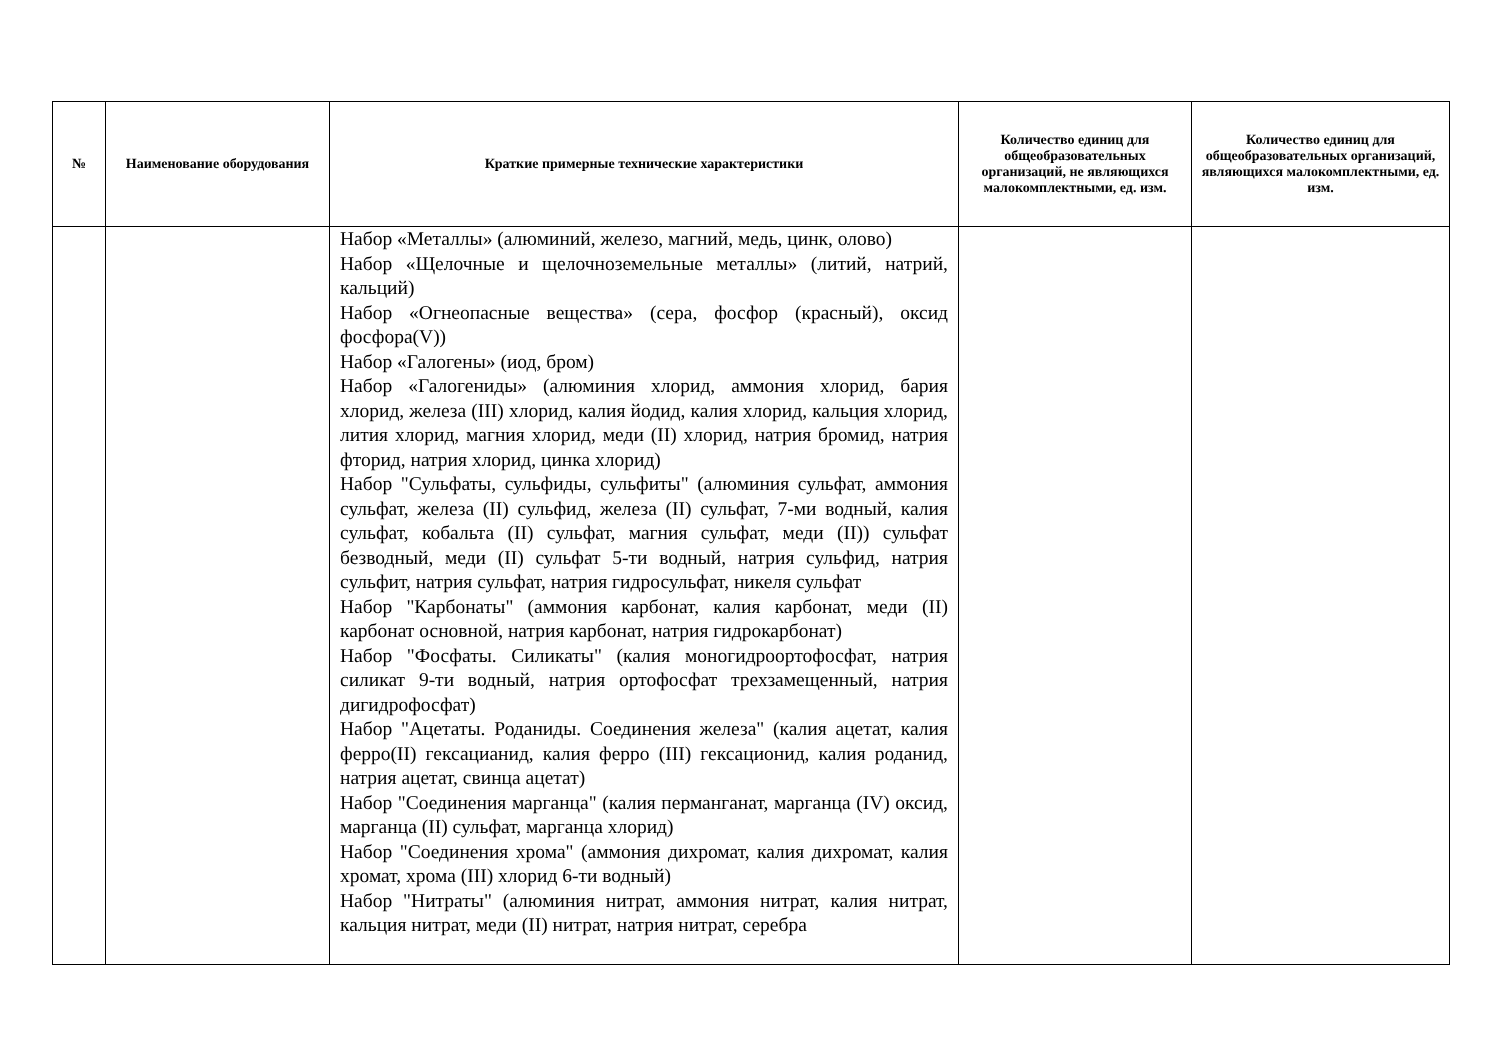| № | Наименование оборудования | Краткие примерные технические характеристики | Количество единиц для общеобразовательных организаций, не являющихся малокомплектными, ед. изм. | Количество единиц для общеобразовательных организаций, являющихся малокомплектными, ед. изм. |
| --- | --- | --- | --- | --- |
| | | Набор «Металлы» (алюминий, железо, магний, медь, цинк, олово) Набор «Щелочные и щелочноземельные металлы» (литий, натрий, кальций) Набор «Огнеопасные вещества» (сера, фосфор (красный), оксид фосфора(V)) Набор «Галогены» (иод, бром) Набор «Галогениды» (алюминия хлорид, аммония хлорид, бария хлорид, железа (III) хлорид, калия йодид, калия хлорид, кальция хлорид, лития хлорид, магния хлорид, меди (II) хлорид, натрия бромид, натрия фторид, натрия хлорид, цинка хлорид) Набор "Сульфаты, сульфиды, сульфиты" (алюминия сульфат, аммония сульфат, железа (II) сульфид, железа (II) сульфат, 7-ми водный, калия сульфат, кобальта (II) сульфат, магния сульфат, меди (II)) сульфат безводный, меди (II) сульфат 5-ти водный, натрия сульфид, натрия сульфит, натрия сульфат, натрия гидросульфат, никеля сульфат Набор "Карбонаты" (аммония карбонат, калия карбонат, меди (II) карбонат основной, натрия карбонат, натрия гидрокарбонат) Набор "Фосфаты. Силикаты" (калия моногидроортофосфат, натрия силикат 9-ти водный, натрия ортофосфат трехзамещенный, натрия дигидрофосфат) Набор "Ацетаты. Роданиды. Соединения железа" (калия ацетат, калия ферро(II) гексацианид, калия ферро (III) гексационид, калия роданид, натрия ацетат, свинца ацетат) Набор "Соединения марганца" (калия перманганат, марганца (IV) оксид, марганца (II) сульфат, марганца хлорид) Набор "Соединения хрома" (аммония дихромат, калия дихромат, калия хромат, хрома (III) хлорид 6-ти водный) Набор "Нитраты" (алюминия нитрат, аммония нитрат, калия нитрат, кальция нитрат, меди (II) нитрат, натрия нитрат, серебра | | |